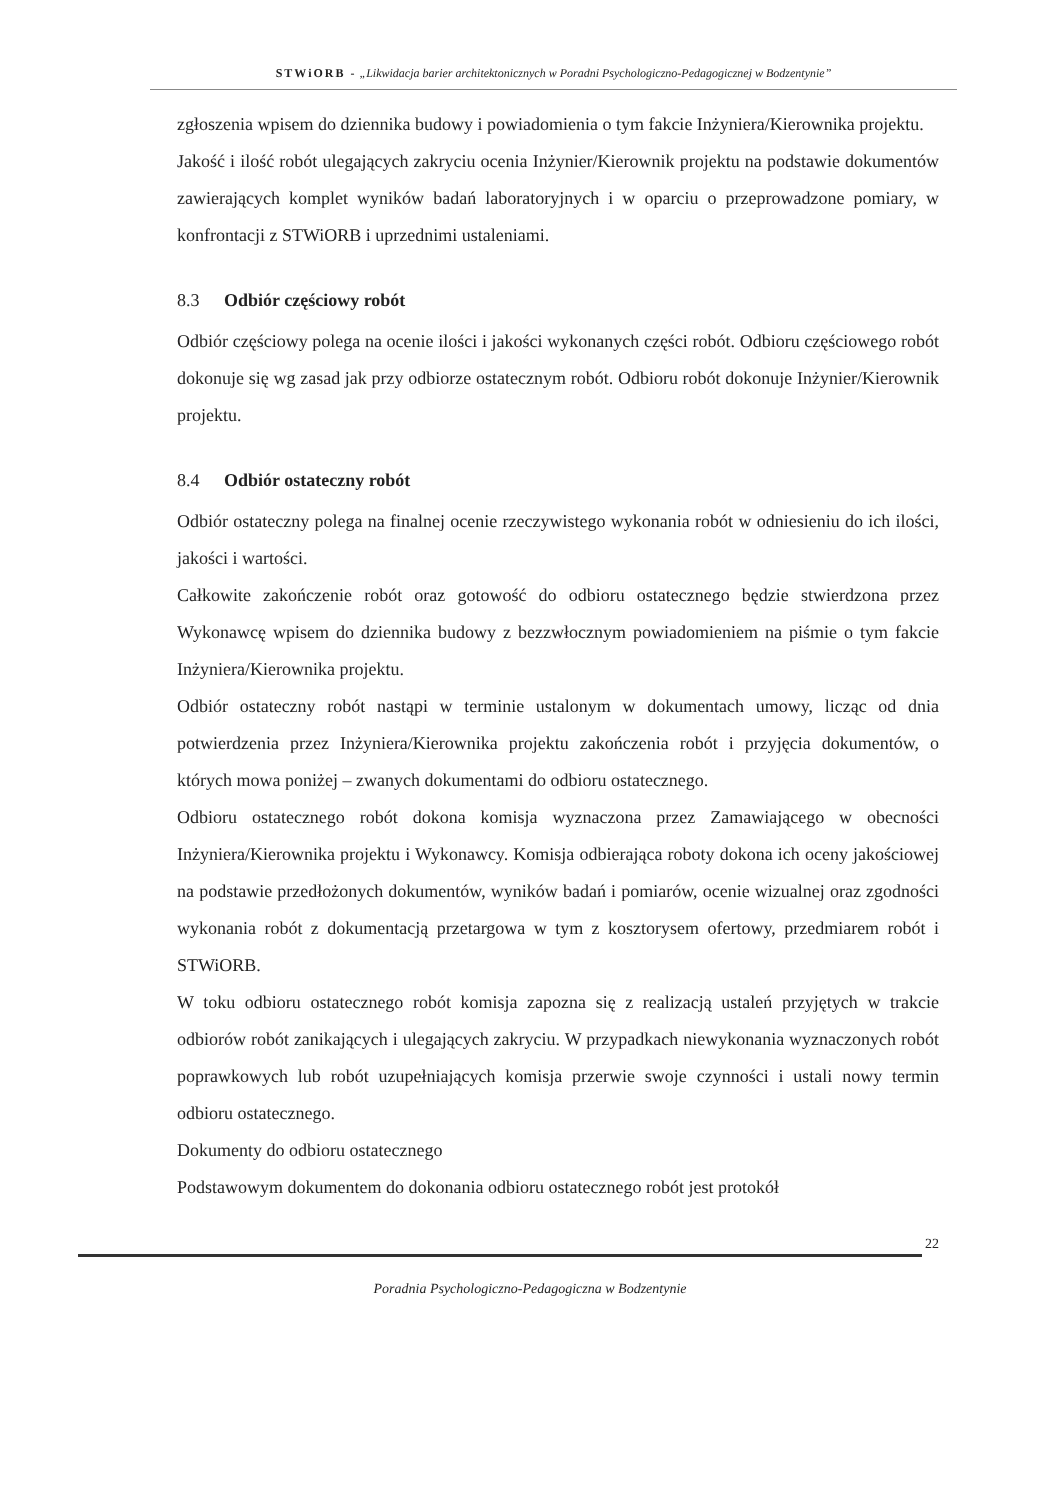STWiORB - „Likwidacja barier architektonicznych w Poradni Psychologiczno-Pedagogicznej w Bodzentynie”
zgłoszenia wpisem do dziennika budowy i powiadomienia o tym fakcie Inżyniera/Kierownika projektu.
Jakość i ilość robót ulegających zakryciu ocenia Inżynier/Kierownik projektu na podstawie dokumentów zawierających komplet wyników badań laboratoryjnych i w oparciu o przeprowadzone pomiary, w konfrontacji z STWiORB i uprzednimi ustaleniami.
8.3 Odbiór częściowy robót
Odbiór częściowy polega na ocenie ilości i jakości wykonanych części robót. Odbioru częściowego robót dokonuje się wg zasad jak przy odbiorze ostatecznym robót. Odbioru robót dokonuje Inżynier/Kierownik projektu.
8.4 Odbiór ostateczny robót
Odbiór ostateczny polega na finalnej ocenie rzeczywistego wykonania robót w odniesieniu do ich ilości, jakości i wartości.
Całkowite zakończenie robót oraz gotowość do odbioru ostatecznego będzie stwierdzona przez Wykonawcę wpisem do dziennika budowy z bezzwłocznym powiadomieniem na piśmie o tym fakcie Inżyniera/Kierownika projektu.
Odbiór ostateczny robót nastąpi w terminie ustalonym w dokumentach umowy, licząc od dnia potwierdzenia przez Inżyniera/Kierownika projektu zakończenia robót i przyjęcia dokumentów, o których mowa poniżej – zwanych dokumentami do odbioru ostatecznego.
Odbioru ostatecznego robót dokona komisja wyznaczona przez Zamawiającego w obecności Inżyniera/Kierownika projektu i Wykonawcy. Komisja odbierająca roboty dokona ich oceny jakościowej na podstawie przedłożonych dokumentów, wyników badań i pomiarów, ocenie wizualnej oraz zgodności wykonania robót z dokumentacją przetargowa w tym z kosztorysem ofertowy, przedmiarem robót i STWiORB.
W toku odbioru ostatecznego robót komisja zapozna się z realizacją ustaleń przyjętych w trakcie odbiorów robót zanikających i ulegających zakryciu. W przypadkach niewykonania wyznaczonych robót poprawkowych lub robót uzupełniających komisja przerwie swoje czynności i ustali nowy termin odbioru ostatecznego.
Dokumenty do odbioru ostatecznego
Podstawowym dokumentem do dokonania odbioru ostatecznego robót jest protokół
22
Poradnia Psychologiczno-Pedagogiczna w Bodzentynie